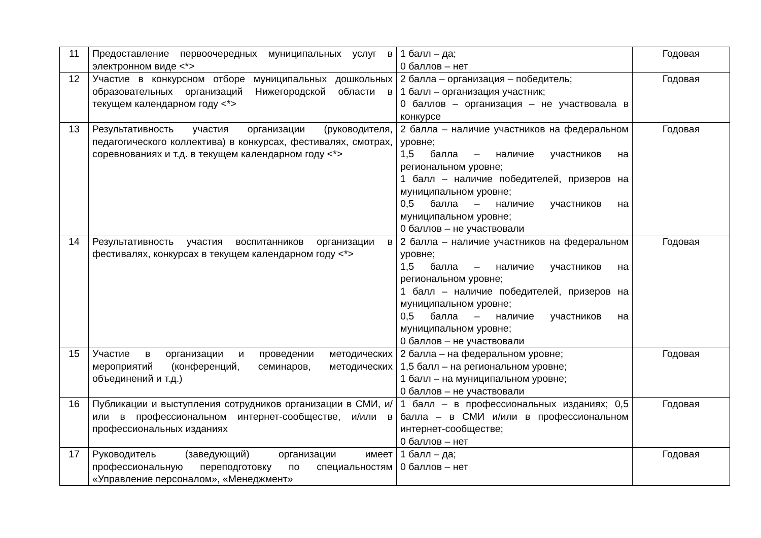| 11 | Предоставление первоочередных муниципальных услуг в электронном виде <*> | 1 балл – да; 0 баллов – нет | Годовая |
| 12 | Участие в конкурсном отборе муниципальных дошкольных образовательных организаций Нижегородской области в текущем календарном году <*> | 2 балла – организация – победитель; 1 балл – организация участник; 0 баллов – организация – не участвовала в конкурсе | Годовая |
| 13 | Результативность участия организации (руководителя, педагогического коллектива) в конкурсах, фестивалях, смотрах, соревнованиях и т.д. в текущем календарном году <*> | 2 балла – наличие участников на федеральном уровне; 1,5 балла – наличие участников на региональном уровне; 1 балл – наличие победителей, призеров на муниципальном уровне; 0,5 балла – наличие участников на муниципальном уровне; 0 баллов – не участвовали | Годовая |
| 14 | Результативность участия воспитанников организации в фестивалях, конкурсах в текущем календарном году <*> | 2 балла – наличие участников на федеральном уровне; 1,5 балла – наличие участников на региональном уровне; 1 балл – наличие победителей, призеров на муниципальном уровне; 0,5 балла – наличие участников на муниципальном уровне; 0 баллов – не участвовали | Годовая |
| 15 | Участие в организации и проведении методических мероприятий (конференций, семинаров, методических объединений и т.д.) | 2 балла – на федеральном уровне; 1,5 балл – на региональном уровне; 1 балл – на муниципальном уровне; 0 баллов – не участвовали | Годовая |
| 16 | Публикации и выступления сотрудников организации в СМИ, и/или в профессиональном интернет-сообществе, и/или в профессиональных изданиях | 1 балл – в профессиональных изданиях; 0,5 балла – в СМИ и/или в профессиональном интернет-сообществе; 0 баллов – нет | Годовая |
| 17 | Руководитель (заведующий) организации имеет профессиональную переподготовку по специальностям «Управление персоналом», «Менеджмент» | 1 балл – да; 0 баллов – нет | Годовая |